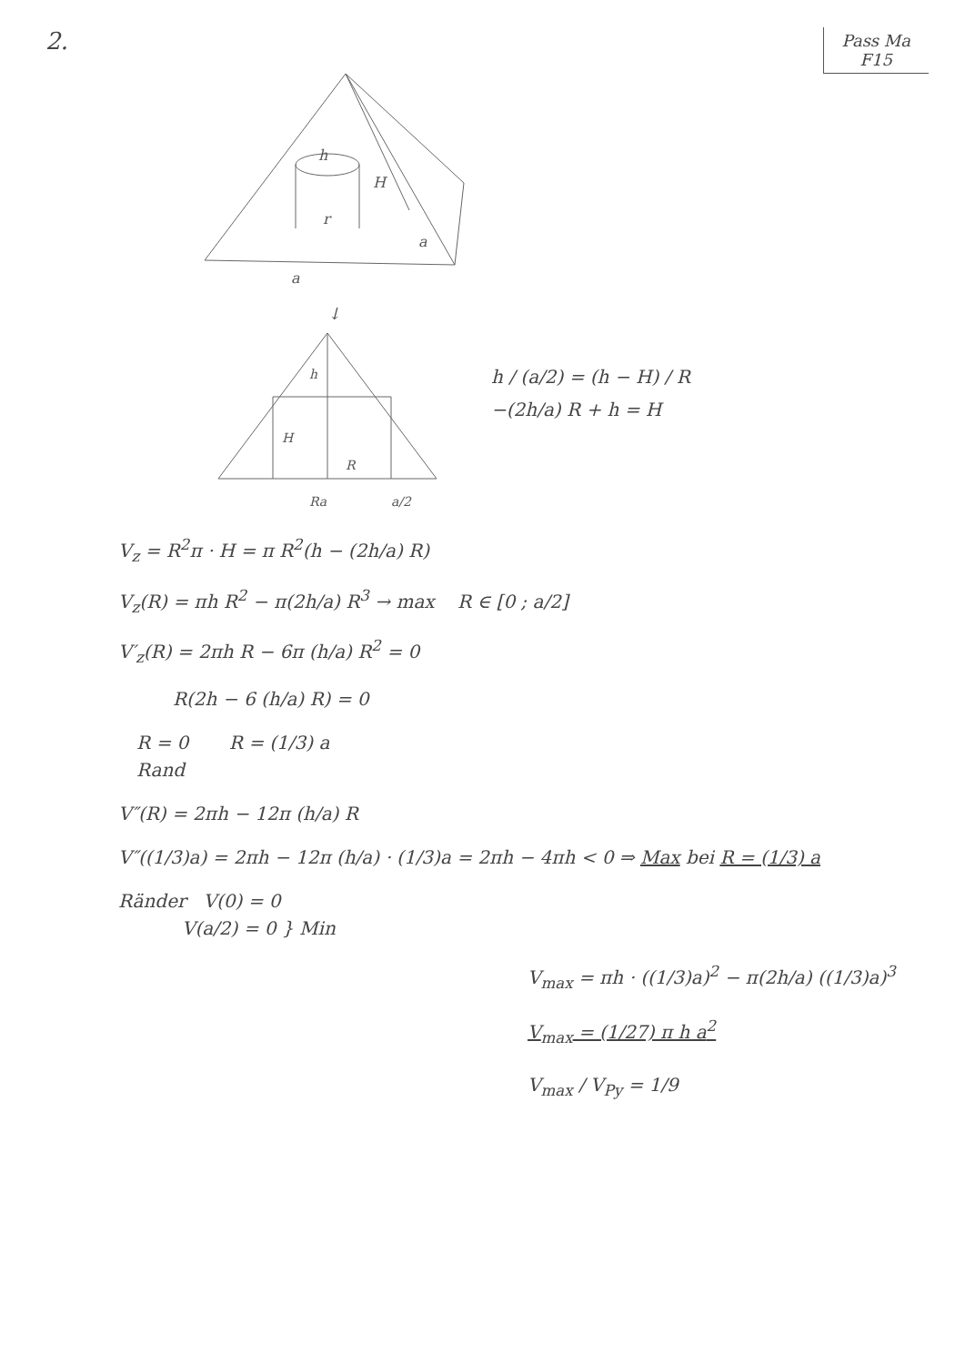2.
Pass Ma
F15
h
H
r
a
a
↓
h
H
R
Ra
a/2
h / (a/2) = (h − H) / R
−(2h/a) R + h = H
V<sub>z</sub> = R<sup>2</sup>π · H = π R<sup>2</sup>(h − (2h/a) R)
V<sub>z</sub>(R) = πh R<sup>2</sup> − π(2h/a) R<sup>3</sup> → max R ∈ [0 ; a/2]
V′<sub>z</sub>(R) = 2πh R − 6π (h/a) R<sup>2</sup> = 0
R(2h − 6 (h/a) R) = 0
R = 0 R = (1/3) a
Rand
V″(R) = 2πh − 12π (h/a) R
V″((1/3)a) = 2πh − 12π (h/a) · (1/3)a = 2πh − 4πh < 0 ⇒ Max bei R = (1/3) a
Ränder V(0) = 0
V(a/2) = 0 } Min
V<sub>max</sub> = πh · ((1/3)a)<sup>2</sup> − π(2h/a) ((1/3)a)<sup>3</sup>
V<sub>max</sub> = (1/27) π h a<sup>2</sup>
V<sub>max</sub> / V<sub>Py</sub> = 1/9